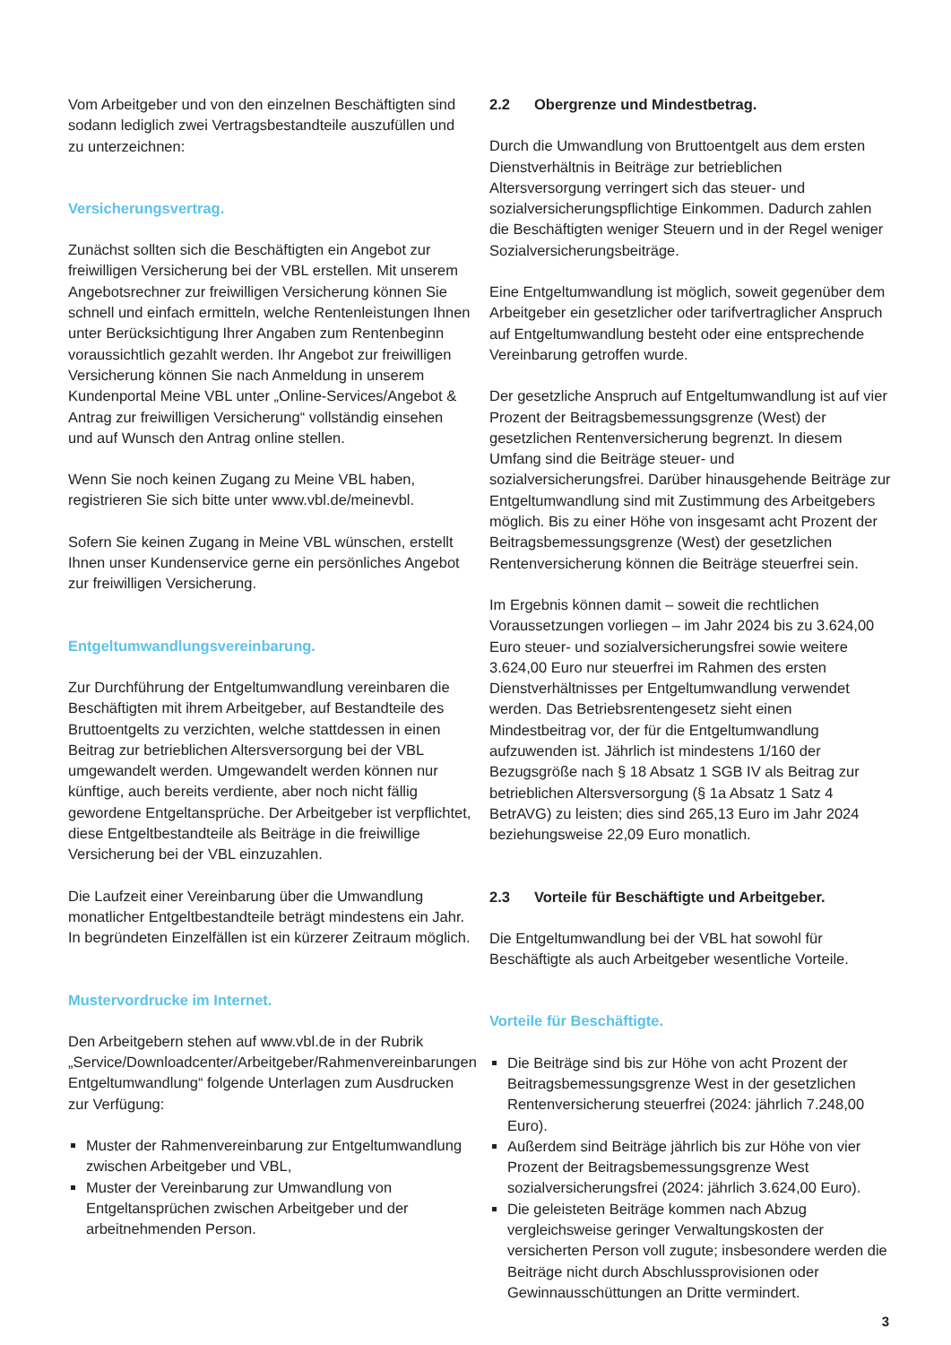Vom Arbeitgeber und von den einzelnen Beschäftigten sind sodann lediglich zwei Vertragsbestandteile auszufüllen und zu unterzeichnen:
Versicherungsvertrag.
Zunächst sollten sich die Beschäftigten ein Angebot zur freiwilligen Versicherung bei der VBL erstellen. Mit unserem Angebotsrechner zur freiwilligen Versicherung können Sie schnell und einfach ermitteln, welche Rentenleistungen Ihnen unter Berücksichtigung Ihrer Angaben zum Rentenbeginn voraussichtlich gezahlt werden. Ihr Angebot zur freiwilligen Versicherung können Sie nach Anmeldung in unserem Kundenportal Meine VBL unter „Online-Services/Angebot & Antrag zur freiwilligen Versicherung“ vollständig einsehen und auf Wunsch den Antrag online stellen.
Wenn Sie noch keinen Zugang zu Meine VBL haben, registrieren Sie sich bitte unter www.vbl.de/meinevbl.
Sofern Sie keinen Zugang in Meine VBL wünschen, erstellt Ihnen unser Kundenservice gerne ein persönliches Angebot zur freiwilligen Versicherung.
Entgeltumwandlungsvereinbarung.
Zur Durchführung der Entgeltumwandlung vereinbaren die Beschäftigten mit ihrem Arbeitgeber, auf Bestandteile des Bruttoentgelts zu verzichten, welche stattdessen in einen Beitrag zur betrieblichen Altersversorgung bei der VBL umgewandelt werden. Umgewandelt werden können nur künftige, auch bereits verdiente, aber noch nicht fällig gewordene Entgeltansprüche. Der Arbeitgeber ist verpflichtet, diese Entgeltbestandteile als Beiträge in die freiwillige Versicherung bei der VBL einzuzahlen.
Die Laufzeit einer Vereinbarung über die Umwandlung monatlicher Entgeltbestandteile beträgt mindestens ein Jahr. In begründeten Einzelfällen ist ein kürzerer Zeitraum möglich.
Mustervordrucke im Internet.
Den Arbeitgebern stehen auf www.vbl.de in der Rubrik „Service/Downloadcenter/Arbeitgeber/Rahmenvereinbarungen Entgeltumwandlung“ folgende Unterlagen zum Ausdrucken zur Verfügung:
Muster der Rahmenvereinbarung zur Entgeltumwandlung zwischen Arbeitgeber und VBL,
Muster der Vereinbarung zur Umwandlung von Entgeltansprüchen zwischen Arbeitgeber und der arbeitnehmenden Person.
2.2 Obergrenze und Mindestbetrag.
Durch die Umwandlung von Bruttoentgelt aus dem ersten Dienstverhältnis in Beiträge zur betrieblichen Altersversorgung verringert sich das steuer- und sozialversicherungspflichtige Einkommen. Dadurch zahlen die Beschäftigten weniger Steuern und in der Regel weniger Sozialversicherungsbeiträge.
Eine Entgeltumwandlung ist möglich, soweit gegenüber dem Arbeitgeber ein gesetzlicher oder tarifvertraglicher Anspruch auf Entgeltumwandlung besteht oder eine entsprechende Vereinbarung getroffen wurde.
Der gesetzliche Anspruch auf Entgeltumwandlung ist auf vier Prozent der Beitragsbemessungsgrenze (West) der gesetzlichen Rentenversicherung begrenzt. In diesem Umfang sind die Beiträge steuer- und sozialversicherungsfrei. Darüber hinausgehende Beiträge zur Entgeltumwandlung sind mit Zustimmung des Arbeitgebers möglich. Bis zu einer Höhe von insgesamt acht Prozent der Beitragsbemessungsgrenze (West) der gesetzlichen Rentenversicherung können die Beiträge steuerfrei sein.
Im Ergebnis können damit – soweit die rechtlichen Voraussetzungen vorliegen – im Jahr 2024 bis zu 3.624,00 Euro steuer- und sozialversicherungsfrei sowie weitere 3.624,00 Euro nur steuerfrei im Rahmen des ersten Dienstverhältnisses per Entgeltumwandlung verwendet werden. Das Betriebsrentengesetz sieht einen Mindestbeitrag vor, der für die Entgeltumwandlung aufzuwenden ist. Jährlich ist mindestens 1/160 der Bezugsgröße nach § 18 Absatz 1 SGB IV als Beitrag zur betrieblichen Altersversorgung (§ 1a Absatz 1 Satz 4 BetrAVG) zu leisten; dies sind 265,13 Euro im Jahr 2024 beziehungsweise 22,09 Euro monatlich.
2.3 Vorteile für Beschäftigte und Arbeitgeber.
Die Entgeltumwandlung bei der VBL hat sowohl für Beschäftigte als auch Arbeitgeber wesentliche Vorteile.
Vorteile für Beschäftigte.
Die Beiträge sind bis zur Höhe von acht Prozent der Beitragsbemessungsgrenze West in der gesetzlichen Rentenversicherung steuerfrei (2024: jährlich 7.248,00 Euro).
Außerdem sind Beiträge jährlich bis zur Höhe von vier Prozent der Beitragsbemessungsgrenze West sozialversicherungsfrei (2024: jährlich 3.624,00 Euro).
Die geleisteten Beiträge kommen nach Abzug vergleichsweise geringer Verwaltungskosten der versicherten Person voll zugute; insbesondere werden die Beiträge nicht durch Abschlussprovisionen oder Gewinnausschüttungen an Dritte vermindert.
3